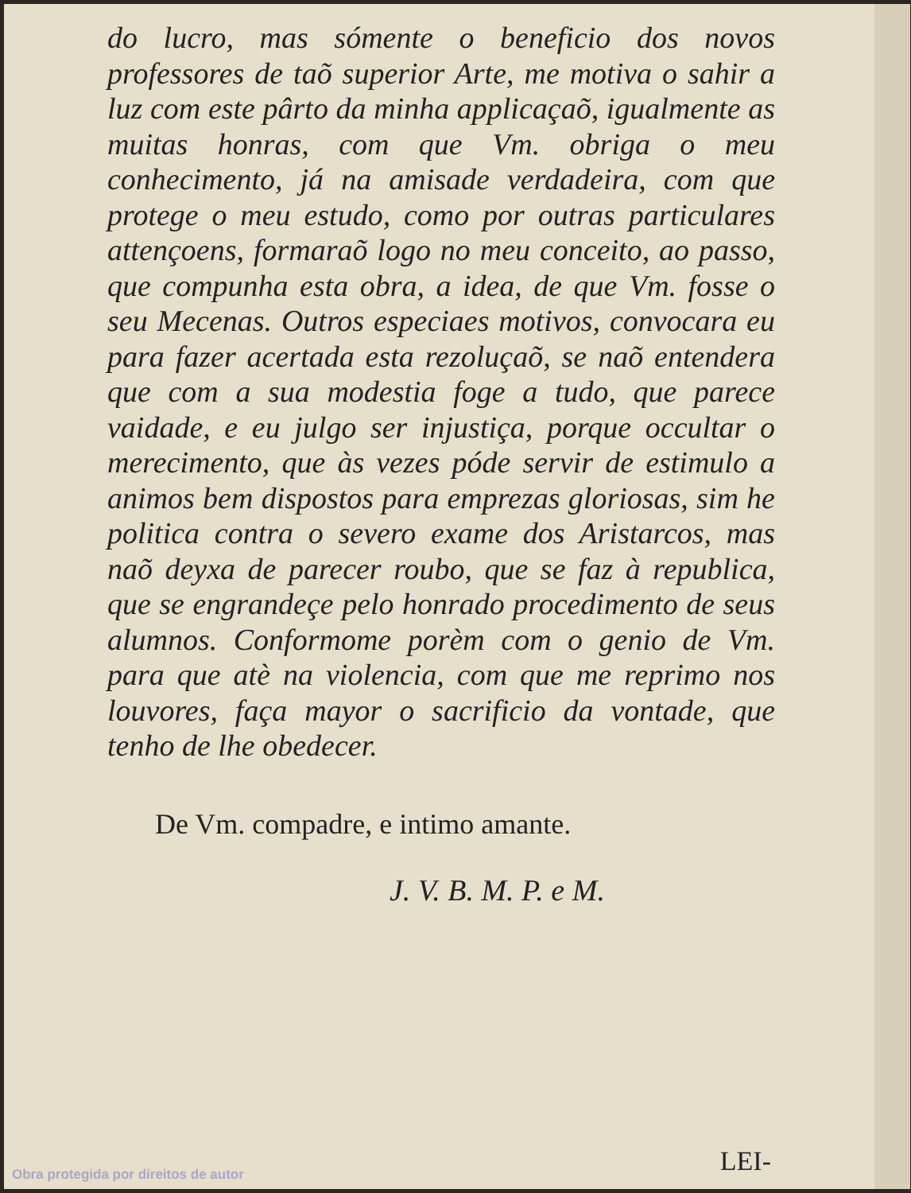do lucro, mas sómente o beneficio dos novos professores de taõ superior Arte, me motiva o sahir a luz com este pârto da minha applicaçaõ, igualmente as muitas honras, com que Vm. obriga o meu conhecimento, já na amisade verdadeira, com que protege o meu estudo, como por outras particulares attençoens, formaraõ logo no meu conceito, ao passo, que compunha esta obra, a idea, de que Vm. fosse o seu Mecenas. Outros especiaes motivos, convocara eu para fazer acertada esta rezoluçaõ, se naõ entendera que com a sua modestia foge a tudo, que parece vaidade, e eu julgo ser injustiça, porque occultar o merecimento, que às vezes póde servir de estimulo a animos bem dispostos para emprezas gloriosas, sim he politica contra o severo exame dos Aristarcos, mas naõ deyxa de parecer roubo, que se faz à republica, que se engrandeçe pelo honrado procedimento de seus alumnos. Conformome porèm com o genio de Vm. para que atè na violencia, com que me reprimo nos louvores, faça mayor o sacrificio da vontade, que tenho de lhe obedecer.
De Vm. compadre, e intimo amante.
J. V. B. M. P. e M.
LEI-
Obra protegida por direitos de autor